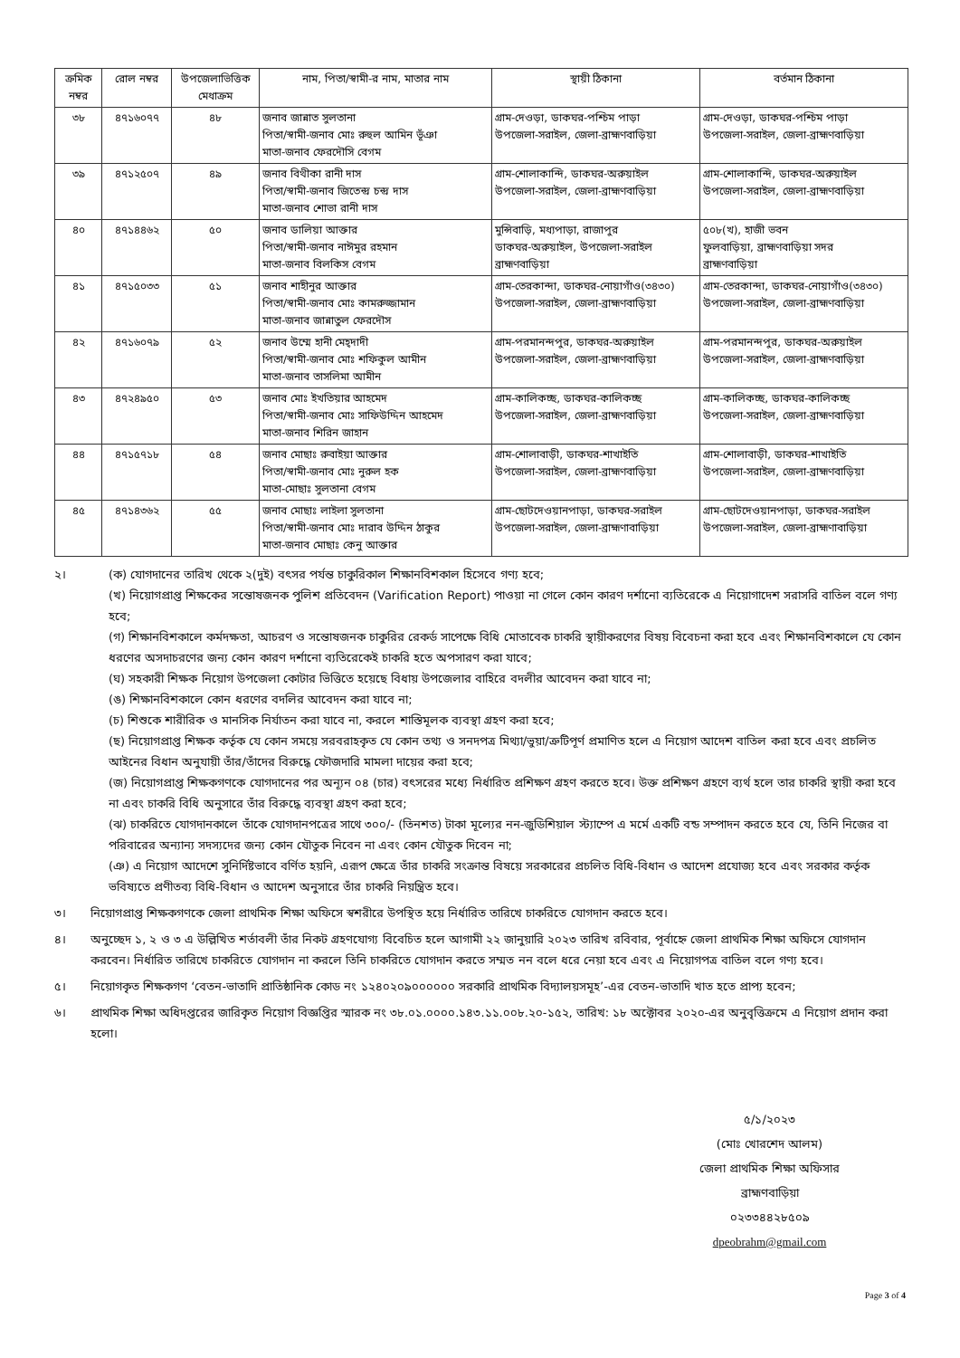| ক্রমিক নম্বর | রোল নম্বর | উপজেলাভিত্তিক মেধাক্রম | নাম, পিতা/স্বামী-র নাম, মাতার নাম | স্থায়ী ঠিকানা | বর্তমান ঠিকানা |
| --- | --- | --- | --- | --- | --- |
| ৩৮ | ৪৭১৬০৭৭ | ৪৮ | জনাব জান্নাত সুলতানা পিতা/স্বামী-জনাব মোঃ রুহুল আমিন ভূঁঞা মাতা-জনাব ফেরদৌসি বেগম | গ্রাম-দেওড়া, ডাকঘর-পশ্চিম পাড়া উপজেলা-সরাইল, জেলা-ব্রাহ্মণবাড়িয়া | গ্রাম-দেওড়া, ডাকঘর-পশ্চিম পাড়া উপজেলা-সরাইল, জেলা-ব্রাহ্মণবাড়িয়া |
| ৩৯ | ৪৭১২৫০৭ | ৪৯ | জনাব বিথীকা রানী দাস পিতা/স্বামী-জনাব জিতেন্দ্র চন্দ্র দাস মাতা-জনাব শোভা রানী দাস | গ্রাম-শোলাকান্দি, ডাকঘর-অরুয়াইল উপজেলা-সরাইল, জেলা-ব্রাহ্মণবাড়িয়া | গ্রাম-শোলাকান্দি, ডাকঘর-অরুয়াইল উপজেলা-সরাইল, জেলা-ব্রাহ্মণবাড়িয়া |
| ৪০ | ৪৭১৪৪৬২ | ৫০ | জনাব ডালিয়া আক্তার পিতা/স্বামী-জনাব নাঈমুর রহমান মাতা-জনাব বিলকিস বেগম | মুন্সিবাড়ি, মধ্যপাড়া, রাজাপুর ডাকঘর-অরুয়াইল, উপজেলা-সরাইল ব্রাহ্মণবাড়িয়া | ৫০৮(খ), হাজী ভবন ফুলবাড়িয়া, ব্রাহ্মণবাড়িয়া সদর ব্রাহ্মণবাড়িয়া |
| ৪১ | ৪৭১৫০৩৩ | ৫১ | জনাব শাহীনুর আক্তার পিতা/স্বামী-জনাব মোঃ কামরুজ্জামান মাতা-জনাব জান্নাতুল ফেরদৌস | গ্রাম-তেরকান্দা, ডাকঘর-নোয়াগাঁও(৩৪৩০) উপজেলা-সরাইল, জেলা-ব্রাহ্মণবাড়িয়া | গ্রাম-তেরকান্দা, ডাকঘর-নোয়াগাঁও(৩৪৩০) উপজেলা-সরাইল, জেলা-ব্রাহ্মণবাড়িয়া |
| ৪২ | ৪৭১৬০৭৯ | ৫২ | জনাব উম্মে হানী মেহ্‌দাদী পিতা/স্বামী-জনাব মোঃ শফিকুল আমীন মাতা-জনাব তাসলিমা আমীন | গ্রাম-পরমানন্দপুর, ডাকঘর-অরুয়াইল উপজেলা-সরাইল, জেলা-ব্রাহ্মণবাড়িয়া | গ্রাম-পরমানন্দপুর, ডাকঘর-অরুয়াইল উপজেলা-সরাইল, জেলা-ব্রাহ্মণবাড়িয়া |
| ৪৩ | ৪৭২৪৯৫০ | ৫৩ | জনাব মোঃ ইখতিয়ার আহমেদ পিতা/স্বামী-জনাব মোঃ সাফিউদ্দিন আহমেদ মাতা-জনাব শিরিন জাহান | গ্রাম-কালিকচ্ছ, ডাকঘর-কালিকচ্ছ উপজেলা-সরাইল, জেলা-ব্রাহ্মণবাড়িয়া | গ্রাম-কালিকচ্ছ, ডাকঘর-কালিকচ্ছ উপজেলা-সরাইল, জেলা-ব্রাহ্মণবাড়িয়া |
| ৪৪ | ৪৭১৫৭১৮ | ৫৪ | জনাব মোছাঃ রুবাইয়া আক্তার পিতা/স্বামী-জনাব মোঃ নুরুল হক মাতা-মোছাঃ সুলতানা বেগম | গ্রাম-শোলাবাড়ী, ডাকঘর-শাখাইতি উপজেলা-সরাইল, জেলা-ব্রাহ্মণবাড়িয়া | গ্রাম-শোলাবাড়ী, ডাকঘর-শাখাইতি উপজেলা-সরাইল, জেলা-ব্রাহ্মণবাড়িয়া |
| ৪৫ | ৪৭১৪৩৬২ | ৫৫ | জনাব মোছাঃ লাইলা সুলতানা পিতা/স্বামী-জনাব মোঃ দারাব উদ্দিন ঠাকুর মাতা-জনাব মোছাঃ কেনু আক্তার | গ্রাম-ছোটদেওয়ানপাড়া, ডাকঘর-সরাইল উপজেলা-সরাইল, জেলা-ব্রাহ্মণাবাড়িয়া | গ্রাম-ছোটদেওয়ানপাড়া, ডাকঘর-সরাইল উপজেলা-সরাইল, জেলা-ব্রাহ্মণাবাড়িয়া |
২। (ক) যোগদানের তারিখ থেকে ২(দুই) বৎসর পর্যন্ত চাকুরিকাল শিক্ষানবিশকাল হিসেবে গণ্য হবে;
(খ) নিয়োগপ্রাপ্ত শিক্ষকের সন্তোষজনক পুলিশ প্রতিবেদন (Varification Report) পাওয়া না গেলে কোন কারণ দর্শানো ব্যতিরেকে এ নিয়োগাদেশ সরাসরি বাতিল বলে গণ্য হবে;
(গ) শিক্ষানবিশকালে কর্মদক্ষতা, আচরণ ও সন্তোষজনক চাকুরির রেকর্ড সাপেক্ষে বিধি মোতাবেক চাকরি স্থায়ীকরণের বিষয় বিবেচনা করা হবে এবং শিক্ষানবিশকালে যে কোন ধরণের অসদাচরণের জন্য কোন কারণ দর্শানো ব্যতিরেকেই চাকরি হতে অপসারণ করা যাবে;
(ঘ) সহকারী শিক্ষক নিয়োগ উপজেলা কোটার ভিত্তিতে হয়েছে বিধায় উপজেলার বাহিরে বদলীর আবেদন করা যাবে না;
(ঙ) শিক্ষানবিশকালে কোন ধরণের বদলির আবেদন করা যাবে না;
(চ) শিশুকে শারীরিক ও মানসিক নির্যাতন করা যাবে না, করলে শাস্তিমূলক ব্যবস্থা গ্রহণ করা হবে;
(ছ) নিয়োগপ্রাপ্ত শিক্ষক কর্তৃক যে কোন সময়ে সরবরাহকৃত যে কোন তথ্য ও সনদপত্র মিথ্যা/ভুয়া/ত্রুটিপূর্ণ প্রমাণিত হলে এ নিয়োগ আদেশ বাতিল করা হবে এবং প্রচলিত আইনের বিধান অনুযায়ী তাঁর/তাঁদের বিরুদ্ধে ফৌজদারি মামলা দায়ের করা হবে;
(জ) নিয়োগপ্রাপ্ত শিক্ষকগণকে যোগদানের পর অন্যূন ০৪ (চার) বৎসরের মধ্যে নির্ধারিত প্রশিক্ষণ গ্রহণ করতে হবে। উক্ত প্রশিক্ষণ গ্রহণে ব্যর্থ হলে তার চাকরি স্থায়ী করা হবে না এবং চাকরি বিধি অনুসারে তাঁর বিরুদ্ধে ব্যবস্থা গ্রহণ করা হবে;
(ঝ) চাকরিতে যোগদানকালে তাঁকে যোগদানপত্রের সাথে ৩০০/- (তিনশত) টাকা মূল্যের নন-জুডিশিয়াল স্ট্যাম্পে এ মর্মে একটি বন্ড সম্পাদন করতে হবে যে, তিনি নিজের বা পরিবারের অন্যান্য সদস্যদের জন্য কোন যৌতুক নিবেন না এবং কোন যৌতুক দিবেন না;
(ঞ) এ নিয়োগ আদেশে সুনির্দিষ্টভাবে বর্ণিত হয়নি, এরূপ ক্ষেত্রে তাঁর চাকরি সংক্রান্ত বিষয়ে সরকারের প্রচলিত বিধি-বিধান ও আদেশ প্রযোজ্য হবে এবং সরকার কর্তৃক ভবিষ্যতে প্রণীতব্য বিধি-বিধান ও আদেশ অনুসারে তাঁর চাকরি নিয়ন্ত্রিত হবে।
৩। নিয়োগপ্রাপ্ত শিক্ষকগণকে জেলা প্রাথমিক শিক্ষা অফিসে স্বশরীরে উপস্থিত হয়ে নির্ধারিত তারিখে চাকরিতে যোগদান করতে হবে।
৪। অনুচ্ছেদ ১, ২ ও ৩ এ উল্লিখিত শর্তাবলী তাঁর নিকট গ্রহণযোগ্য বিবেচিত হলে আগামী ২২ জানুয়ারি ২০২৩ তারিখ রবিবার, পূর্বাহ্নে জেলা প্রাথমিক শিক্ষা অফিসে যোগদান করবেন। নির্ধারিত তারিখে চাকরিতে যোগদান না করলে তিনি চাকরিতে যোগদান করতে সম্মত নন বলে ধরে নেয়া হবে এবং এ নিয়োগপত্র বাতিল বলে গণ্য হবে।
৫। নিয়োগকৃত শিক্ষকগণ ‘বেতন-ভাতাদি প্রাতিষ্ঠানিক কোড নং ১২৪০২০৯০০০০০০ সরকারি প্রাথমিক বিদ্যালয়সমূহ’-এর বেতন-ভাতাদি খাত হতে প্রাপ্য হবেন;
৬। প্রাথমিক শিক্ষা অধিদপ্তরের জারিকৃত নিয়োগ বিজ্ঞপ্তির স্মারক নং ৩৮.০১.০০০০.১৪৩.১১.০০৮.২০-১৫২, তারিখ: ১৮ অক্টোবর ২০২০-এর অনুবৃত্তিক্রমে এ নিয়োগ প্রদান করা হলো।
৫/১/২০২৩
(মোঃ খোরশেদ আলম)
জেলা প্রাথমিক শিক্ষা অফিসার
ব্রাহ্মণবাড়িয়া
০২৩৩৪৪২৮৫০৯
dpeobrahm@gmail.com
Page 3 of 4